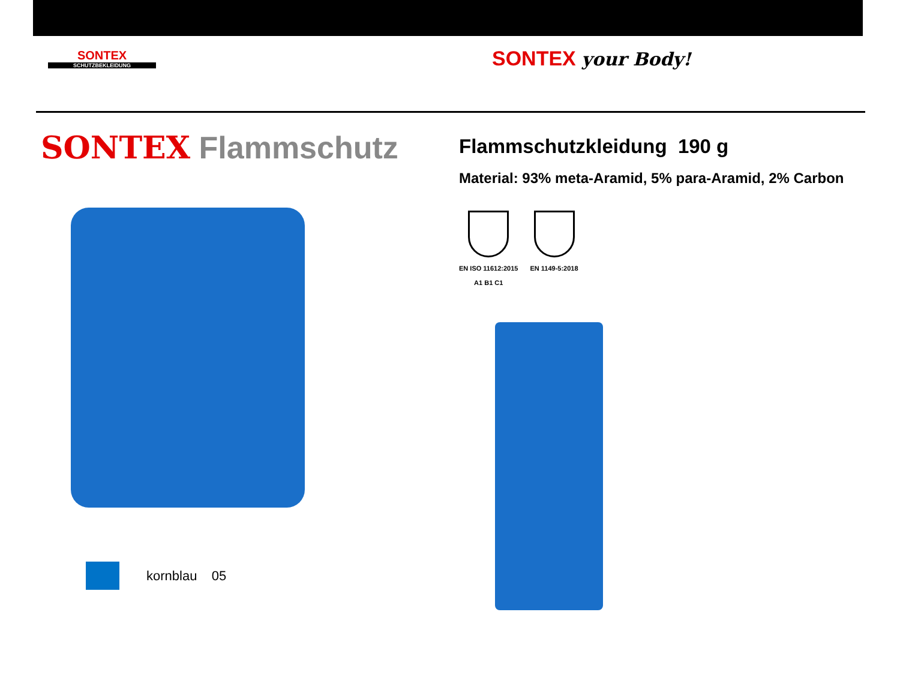SONTEX
SCHUTZBEKLEIDUNG
SONTEX your Body!
SONTEX Flammschutz
kornblau 05
Flammschutzkleidung 190 g
Material: 93% meta-Aramid, 5% para-Aramid, 2% Carbon
EN ISO 11612:2015
A1 B1 C1
EN 1149-5:2018